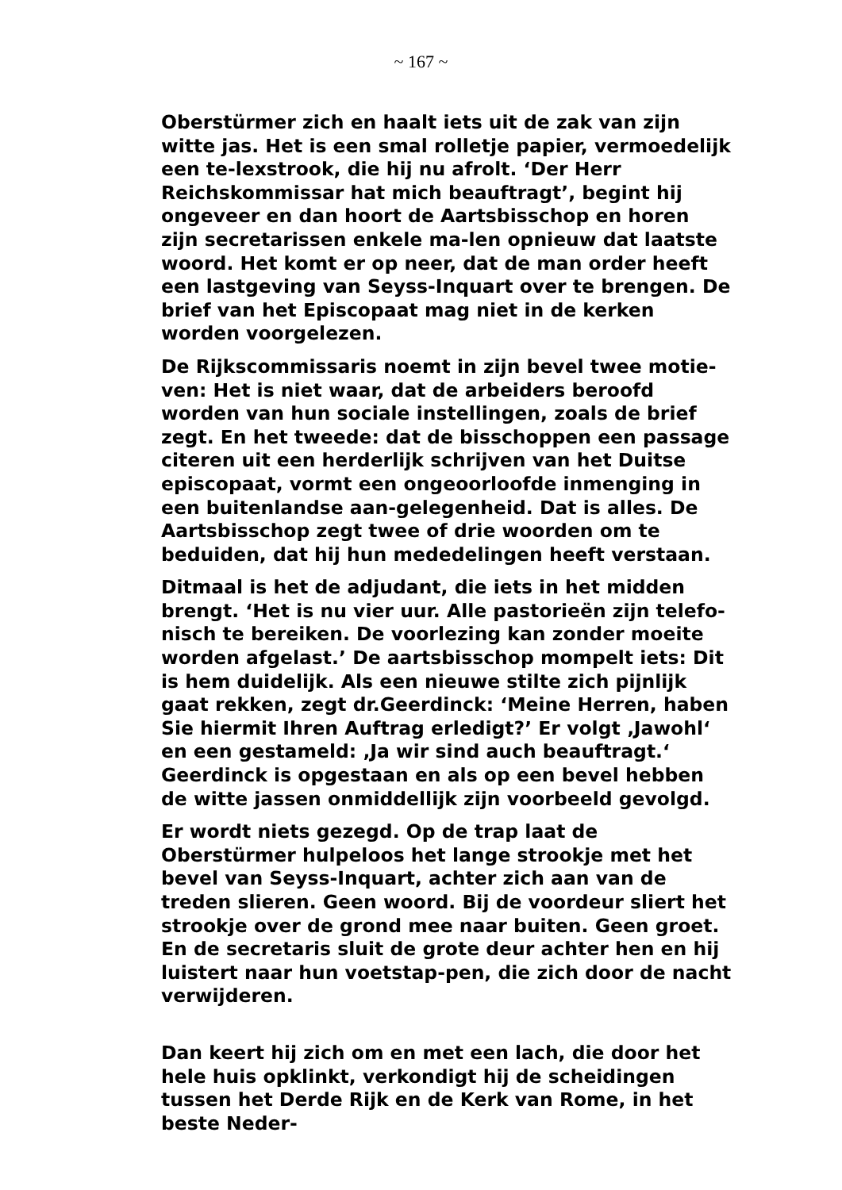~ 167 ~
Oberstürmer zich en haalt iets uit de zak van zijn witte jas. Het is een smal rolletje papier, vermoedelijk een te-lexstrook, die hij nu afrolt. ‘Der Herr Reichskommissar hat mich beauftragt’, begint hij ongeveer en dan hoort de Aartsbisschop en horen zijn secretarissen enkele ma-len opnieuw dat laatste woord. Het komt er op neer, dat de man order heeft een lastgeving van Seyss-Inquart over te brengen. De brief van het Episcopaat mag niet in de kerken worden voorgelezen.
De Rijkscommissaris noemt in zijn bevel twee motie-ven: Het is niet waar, dat de arbeiders beroofd worden van hun sociale instellingen, zoals de brief zegt. En het tweede: dat de bisschoppen een passage citeren uit een herderlijk schrijven van het Duitse episcopaat, vormt een ongeoorloofde inmenging in een buitenlandse aan-gelegenheid. Dat is alles. De Aartsbisschop zegt twee of drie woorden om te beduiden, dat hij hun mededelingen heeft verstaan.
Ditmaal is het de adjudant, die iets in het midden brengt. ‘Het is nu vier uur. Alle pastorieën zijn telefo-nisch te bereiken. De voorlezing kan zonder moeite worden afgelast.’ De aartsbisschop mompelt iets: Dit is hem duidelijk. Als een nieuwe stilte zich pijnlijk gaat rekken, zegt dr.Geerdinck: ‘Meine Herren, haben Sie hiermit Ihren Auftrag erledigt?’ Er volgt ‚Jawohl‘ en een gestameld: ‚Ja wir sind auch beauftragt.‘ Geerdinck is opgestaan en als op een bevel hebben de witte jassen onmiddellijk zijn voorbeeld gevolgd.
Er wordt niets gezegd. Op de trap laat de Oberstürmer hulpeloos het lange strookje met het bevel van Seyss-Inquart, achter zich aan van de treden slieren. Geen woord. Bij de voordeur sliert het strookje over de grond mee naar buiten. Geen groet. En de secretaris sluit de grote deur achter hen en hij luistert naar hun voetstap-pen, die zich door de nacht verwijderen.
Dan keert hij zich om en met een lach, die door het hele huis opklinkt, verkondigt hij de scheidingen tussen het Derde Rijk en de Kerk van Rome, in het beste Neder-